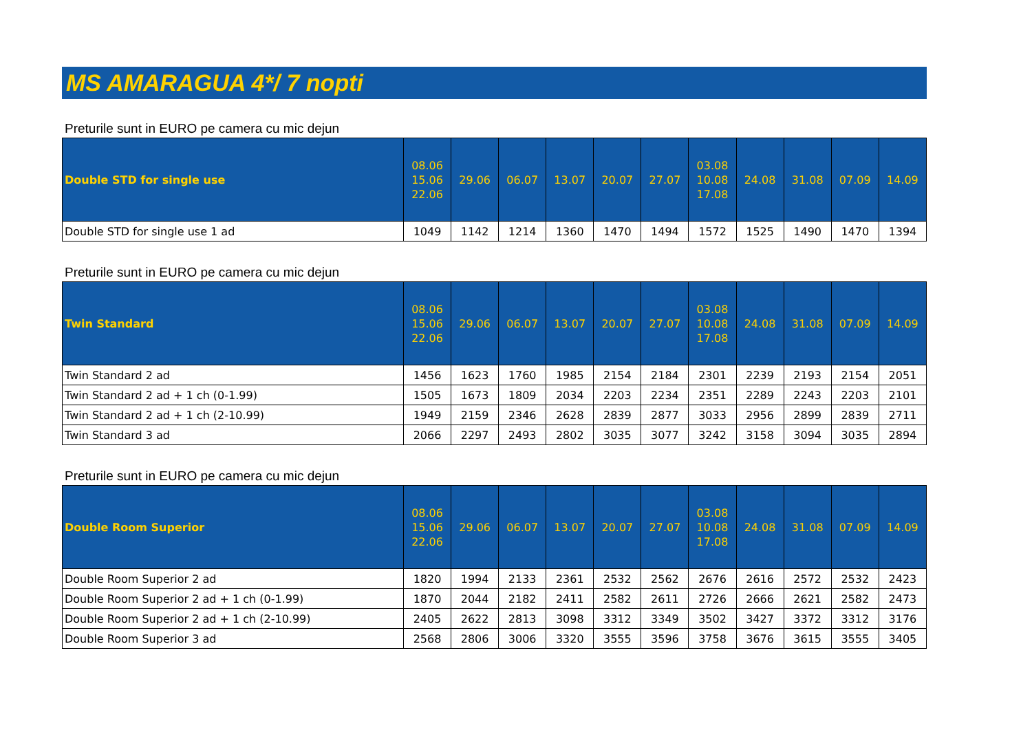MS AMARAGUA 4*/ 7 nopti
Preturile sunt in EURO pe camera cu mic dejun
| Double STD for single use | 08.06 15.06 22.06 | 29.06 | 06.07 | 13.07 | 20.07 | 27.07 | 03.08 10.08 17.08 | 24.08 | 31.08 | 07.09 | 14.09 |
| --- | --- | --- | --- | --- | --- | --- | --- | --- | --- | --- | --- |
| Double STD for single use 1 ad | 1049 | 1142 | 1214 | 1360 | 1470 | 1494 | 1572 | 1525 | 1490 | 1470 | 1394 |
Preturile sunt in EURO pe camera cu mic dejun
| Twin Standard | 08.06 15.06 22.06 | 29.06 | 06.07 | 13.07 | 20.07 | 27.07 | 03.08 10.08 17.08 | 24.08 | 31.08 | 07.09 | 14.09 |
| --- | --- | --- | --- | --- | --- | --- | --- | --- | --- | --- | --- |
| Twin Standard 2 ad | 1456 | 1623 | 1760 | 1985 | 2154 | 2184 | 2301 | 2239 | 2193 | 2154 | 2051 |
| Twin Standard 2 ad + 1 ch (0-1.99) | 1505 | 1673 | 1809 | 2034 | 2203 | 2234 | 2351 | 2289 | 2243 | 2203 | 2101 |
| Twin Standard 2 ad + 1 ch (2-10.99) | 1949 | 2159 | 2346 | 2628 | 2839 | 2877 | 3033 | 2956 | 2899 | 2839 | 2711 |
| Twin Standard 3 ad | 2066 | 2297 | 2493 | 2802 | 3035 | 3077 | 3242 | 3158 | 3094 | 3035 | 2894 |
Preturile sunt in EURO pe camera cu mic dejun
| Double Room Superior | 08.06 15.06 22.06 | 29.06 | 06.07 | 13.07 | 20.07 | 27.07 | 03.08 10.08 17.08 | 24.08 | 31.08 | 07.09 | 14.09 |
| --- | --- | --- | --- | --- | --- | --- | --- | --- | --- | --- | --- |
| Double Room Superior 2 ad | 1820 | 1994 | 2133 | 2361 | 2532 | 2562 | 2676 | 2616 | 2572 | 2532 | 2423 |
| Double Room Superior 2 ad + 1 ch (0-1.99) | 1870 | 2044 | 2182 | 2411 | 2582 | 2611 | 2726 | 2666 | 2621 | 2582 | 2473 |
| Double Room Superior 2 ad + 1 ch (2-10.99) | 2405 | 2622 | 2813 | 3098 | 3312 | 3349 | 3502 | 3427 | 3372 | 3312 | 3176 |
| Double Room Superior 3 ad | 2568 | 2806 | 3006 | 3320 | 3555 | 3596 | 3758 | 3676 | 3615 | 3555 | 3405 |